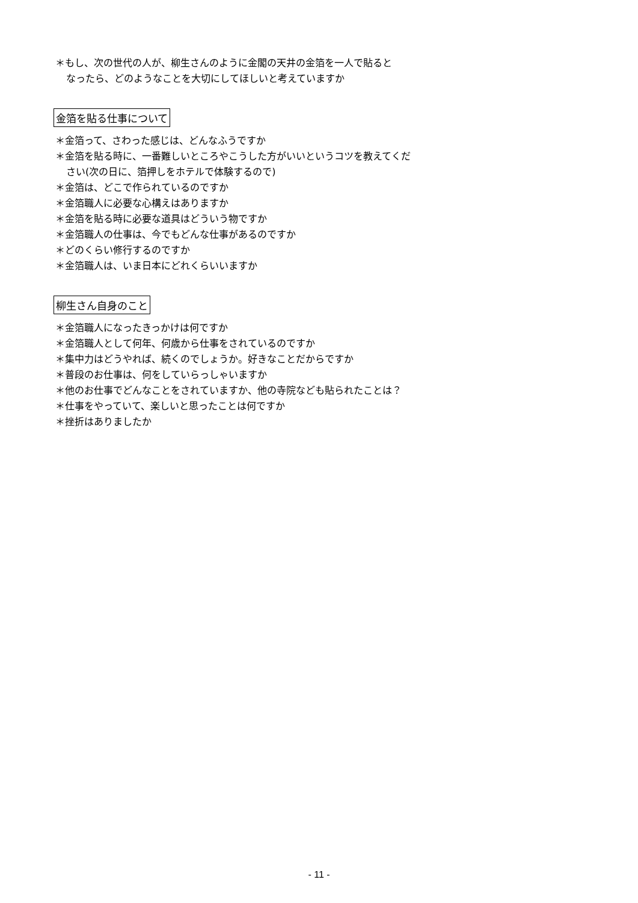＊もし、次の世代の人が、柳生さんのように金閣の天井の金箔を一人で貼ると
なったら、どのようなことを大切にしてほしいと考えていますか
金箔を貼る仕事について
＊金箔って、さわった感じは、どんなふうですか
＊金箔を貼る時に、一番難しいところやこうした方がいいというコツを教えてくだ
さい(次の日に、箔押しをホテルで体験するので)
＊金箔は、どこで作られているのですか
＊金箔職人に必要な心構えはありますか
＊金箔を貼る時に必要な道具はどういう物ですか
＊金箔職人の仕事は、今でもどんな仕事があるのですか
＊どのくらい修行するのですか
＊金箔職人は、いま日本にどれくらいいますか
柳生さん自身のこと
＊金箔職人になったきっかけは何ですか
＊金箔職人として何年、何歳から仕事をされているのですか
＊集中力はどうやれば、続くのでしょうか。好きなことだからですか
＊普段のお仕事は、何をしていらっしゃいますか
＊他のお仕事でどんなことをされていますか、他の寺院なども貼られたことは？
＊仕事をやっていて、楽しいと思ったことは何ですか
＊挫折はありましたか
- 11 -